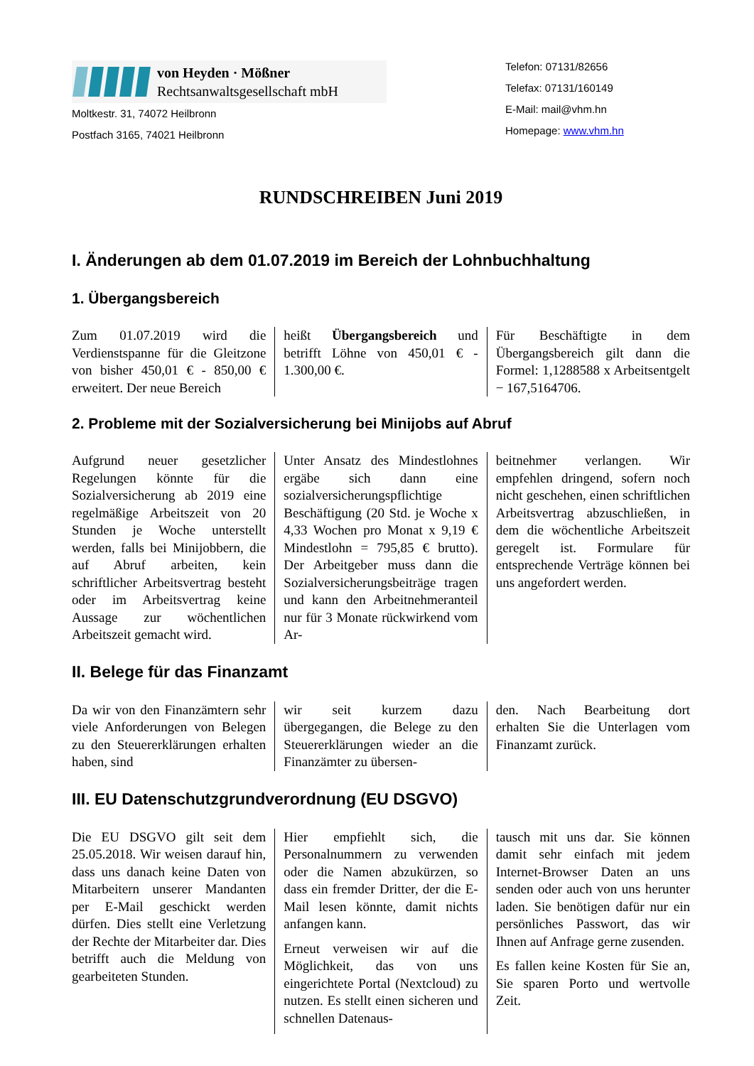von Heyden · Mößner
Rechtsanwaltsgesellschaft mbH
Moltkestr. 31, 74072 Heilbronn
Postfach 3165, 74021 Heilbronn
Telefon: 07131/82656
Telefax: 07131/160149
E-Mail: mail@vhm.hn
Homepage: www.vhm.hn
RUNDSCHREIBEN Juni 2019
I. Änderungen ab dem 01.07.2019 im Bereich der Lohnbuchhaltung
1. Übergangsbereich
Zum 01.07.2019 wird die Verdienstspanne für die Gleitzone von bisher 450,01 € - 850,00 € erweitert. Der neue Bereich
heißt Übergangsbereich und betrifft Löhne von 450,01 € - 1.300,00 €.
Für Beschäftigte in dem Übergangsbereich gilt dann die Formel: 1,1288588 x Arbeitsentgelt − 167,5164706.
2. Probleme mit der Sozialversicherung bei Minijobs auf Abruf
Aufgrund neuer gesetzlicher Regelungen könnte für die Sozialversicherung ab 2019 eine regelmäßige Arbeitszeit von 20 Stunden je Woche unterstellt werden, falls bei Minijobbern, die auf Abruf arbeiten, kein schriftlicher Arbeitsvertrag besteht oder im Arbeitsvertrag keine Aussage zur wöchentlichen Arbeitszeit gemacht wird.
Unter Ansatz des Mindestlohnes ergäbe sich dann eine sozialversicherungspflichtige Beschäftigung (20 Std. je Woche x 4,33 Wochen pro Monat x 9,19 € Mindestlohn = 795,85 € brutto). Der Arbeitgeber muss dann die Sozialversicherungsbeiträge tragen und kann den Arbeitnehmeranteil nur für 3 Monate rückwirkend vom Ar-
beitnehmer verlangen. Wir empfehlen dringend, sofern noch nicht geschehen, einen schriftlichen Arbeitsvertrag abzuschließen, in dem die wöchentliche Arbeitszeit geregelt ist. Formulare für entsprechende Verträge können bei uns angefordert werden.
II. Belege für das Finanzamt
Da wir von den Finanzämtern sehr viele Anforderungen von Belegen zu den Steuererklärungen erhalten haben, sind
wir seit kurzem dazu übergegangen, die Belege zu den Steuererklärungen wieder an die Finanzämter zu übersen-
den. Nach Bearbeitung dort erhalten Sie die Unterlagen vom Finanzamt zurück.
III. EU Datenschutzgrundverordnung (EU DSGVO)
Die EU DSGVO gilt seit dem 25.05.2018. Wir weisen darauf hin, dass uns danach keine Daten von Mitarbeitern unserer Mandanten per E-Mail geschickt werden dürfen. Dies stellt eine Verletzung der Rechte der Mitarbeiter dar. Dies betrifft auch die Meldung von gearbeiteten Stunden.
Hier empfiehlt sich, die Personalnummern zu verwenden oder die Namen abzukürzen, so dass ein fremder Dritter, der die E-Mail lesen könnte, damit nichts anfangen kann.
Erneut verweisen wir auf die Möglichkeit, das von uns eingerichtete Portal (Nextcloud) zu nutzen. Es stellt einen sicheren und schnellen Datenaus-
tausch mit uns dar. Sie können damit sehr einfach mit jedem Internet-Browser Daten an uns senden oder auch von uns herunter laden. Sie benötigen dafür nur ein persönliches Passwort, das wir Ihnen auf Anfrage gerne zusenden.
Es fallen keine Kosten für Sie an, Sie sparen Porto und wertvolle Zeit.